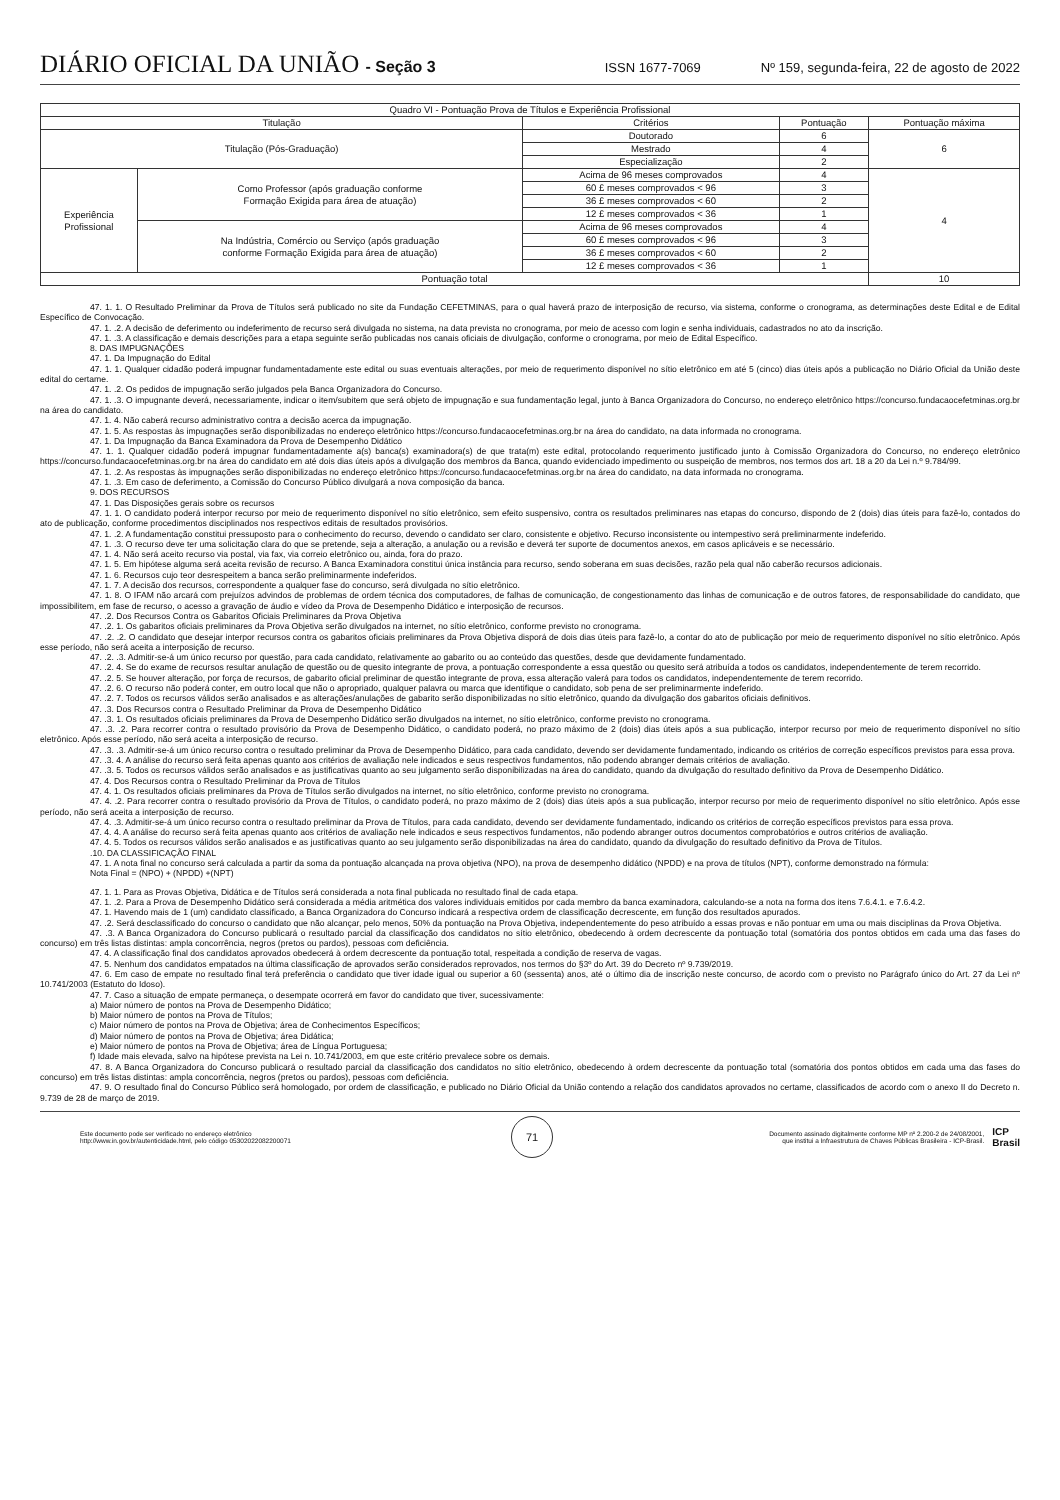DIÁRIO OFICIAL DA UNIÃO - Seção 3
ISSN 1677-7069 Nº 159, segunda-feira, 22 de agosto de 2022
| Quadro VI - Pontuação Prova de Títulos e Experiência Profissional | | | | |
| --- | --- | --- | --- | --- |
| Titulação | | Critérios | Pontuação | Pontuação máxima |
| Titulação (Pós-Graduação) | | Doutorado | 6 | 6 |
| | | Mestrado | 4 | |
| | | Especialização | 2 | |
| Experiência Profissional | Como Professor (após graduação conforme Formação Exigida para área de atuação) | Acima de 96 meses comprovados | 4 | 4 |
| | | 60 £ meses comprovados < 96 | 3 | |
| | | 36 £ meses comprovados < 60 | 2 | |
| | | 12 £ meses comprovados < 36 | 1 | |
| | Na Indústria, Comércio ou Serviço (após graduação conforme Formação Exigida para área de atuação) | Acima de 96 meses comprovados | 4 | |
| | | 60 £ meses comprovados < 96 | 3 | |
| | | 36 £ meses comprovados < 60 | 2 | |
| | | 12 £ meses comprovados < 36 | 1 | |
| Pontuação total | | | | 10 |
47. 1. 1. O Resultado Preliminar da Prova de Títulos será publicado no site da Fundação CEFETMINAS, para o qual haverá prazo de interposição de recurso, via sistema, conforme o cronograma, as determinações deste Edital e de Edital Específico de Convocação.
47. 1. .2. A decisão de deferimento ou indeferimento de recurso será divulgada no sistema, na data prevista no cronograma, por meio de acesso com login e senha individuais, cadastrados no ato da inscrição.
47. 1. .3. A classificação e demais descrições para a etapa seguinte serão publicadas nos canais oficiais de divulgação, conforme o cronograma, por meio de Edital Específico.
8. DAS IMPUGNAÇÕES
47. 1. Da Impugnação do Edital
47. 1. 1. Qualquer cidadão poderá impugnar fundamentadamente este edital ou suas eventuais alterações, por meio de requerimento disponível no sítio eletrônico em até 5 (cinco) dias úteis após a publicação no Diário Oficial da União deste edital do certame.
47. 1. .2. Os pedidos de impugnação serão julgados pela Banca Organizadora do Concurso.
47. 1. .3. O impugnante deverá, necessariamente, indicar o item/subitem que será objeto de impugnação e sua fundamentação legal, junto à Banca Organizadora do Concurso, no endereço eletrônico https://concurso.fundacaocefetminas.org.br na área do candidato.
47. 1. 4. Não caberá recurso administrativo contra a decisão acerca da impugnação.
47. 1. 5. As respostas às impugnações serão disponibilizadas no endereço eletrônico https://concurso.fundacaocefetminas.org.br na área do candidato, na data informada no cronograma.
47. 1. Da Impugnação da Banca Examinadora da Prova de Desempenho Didático
47. 1. 1. Qualquer cidadão poderá impugnar fundamentadamente a(s) banca(s) examinadora(s) de que trata(m) este edital, protocolando requerimento justificado junto à Comissão Organizadora do Concurso, no endereço eletrônico https://concurso.fundacaocefetminas.org.br na área do candidato em até dois dias úteis após a divulgação dos membros da Banca, quando evidenciado impedimento ou suspeição de membros, nos termos dos art. 18 a 20 da Lei n.º 9.784/99.
47. 1. .2. As respostas às impugnações serão disponibilizadas no endereço eletrônico https://concurso.fundacaocefetminas.org.br na área do candidato, na data informada no cronograma.
47. 1. .3. Em caso de deferimento, a Comissão do Concurso Público divulgará a nova composição da banca.
9. DOS RECURSOS
47. 1. Das Disposições gerais sobre os recursos
47. 1. 1. O candidato poderá interpor recurso por meio de requerimento disponível no sítio eletrônico, sem efeito suspensivo, contra os resultados preliminares nas etapas do concurso, dispondo de 2 (dois) dias úteis para fazê-lo, contados do ato de publicação, conforme procedimentos disciplinados nos respectivos editais de resultados provisórios.
47. 1. .2. A fundamentação constitui pressuposto para o conhecimento do recurso, devendo o candidato ser claro, consistente e objetivo. Recurso inconsistente ou intempestivo será preliminarmente indeferido.
47. 1. .3. O recurso deve ter uma solicitação clara do que se pretende, seja a alteração, a anulação ou a revisão e deverá ter suporte de documentos anexos, em casos aplicáveis e se necessário.
47. 1. 4. Não será aceito recurso via postal, via fax, via correio eletrônico ou, ainda, fora do prazo.
47. 1. 5. Em hipótese alguma será aceita revisão de recurso. A Banca Examinadora constitui única instância para recurso, sendo soberana em suas decisões, razão pela qual não caberão recursos adicionais.
47. 1. 6. Recursos cujo teor desrespeitem a banca serão preliminarmente indeferidos.
47. 1. 7. A decisão dos recursos, correspondente a qualquer fase do concurso, será divulgada no sítio eletrônico.
47. 1. 8. O IFAM não arcará com prejuízos advindos de problemas de ordem técnica dos computadores, de falhas de comunicação, de congestionamento das linhas de comunicação e de outros fatores, de responsabilidade do candidato, que impossibilitem, em fase de recurso, o acesso a gravação de áudio e vídeo da Prova de Desempenho Didático e interposição de recursos.
47. .2. Dos Recursos Contra os Gabaritos Oficiais Preliminares da Prova Objetiva
47. .2. 1. Os gabaritos oficiais preliminares da Prova Objetiva serão divulgados na internet, no sítio eletrônico, conforme previsto no cronograma.
47. .2. .2. O candidato que desejar interpor recursos contra os gabaritos oficiais preliminares da Prova Objetiva disporá de dois dias úteis para fazê-lo, a contar do ato de publicação por meio de requerimento disponível no sítio eletrônico. Após esse período, não será aceita a interposição de recurso.
47. .2. .3. Admitir-se-á um único recurso por questão, para cada candidato, relativamente ao gabarito ou ao conteúdo das questões, desde que devidamente fundamentado.
47. .2. 4. Se do exame de recursos resultar anulação de questão ou de quesito integrante de prova, a pontuação correspondente a essa questão ou quesito será atribuída a todos os candidatos, independentemente de terem recorrido.
47. .2. 5. Se houver alteração, por força de recursos, de gabarito oficial preliminar de questão integrante de prova, essa alteração valerá para todos os candidatos, independentemente de terem recorrido.
47. .2. 6. O recurso não poderá conter, em outro local que não o apropriado, qualquer palavra ou marca que identifique o candidato, sob pena de ser preliminarmente indeferido.
47. .2. 7. Todos os recursos válidos serão analisados e as alterações/anulações de gabarito serão disponibilizadas no sítio eletrônico, quando da divulgação dos gabaritos oficiais definitivos.
47. .3. Dos Recursos contra o Resultado Preliminar da Prova de Desempenho Didático
47. .3. 1. Os resultados oficiais preliminares da Prova de Desempenho Didático serão divulgados na internet, no sítio eletrônico, conforme previsto no cronograma.
47. .3. .2. Para recorrer contra o resultado provisório da Prova de Desempenho Didático, o candidato poderá, no prazo máximo de 2 (dois) dias úteis após a sua publicação, interpor recurso por meio de requerimento disponível no sítio eletrônico. Após esse período, não será aceita a interposição de recurso.
47. .3. .3. Admitir-se-á um único recurso contra o resultado preliminar da Prova de Desempenho Didático, para cada candidato, devendo ser devidamente fundamentado, indicando os critérios de correção específicos previstos para essa prova.
47. .3. 4. A análise do recurso será feita apenas quanto aos critérios de avaliação nele indicados e seus respectivos fundamentos, não podendo abranger demais critérios de avaliação.
47. .3. 5. Todos os recursos válidos serão analisados e as justificativas quanto ao seu julgamento serão disponibilizadas na área do candidato, quando da divulgação do resultado definitivo da Prova de Desempenho Didático.
47. 4. Dos Recursos contra o Resultado Preliminar da Prova de Títulos
47. 4. 1. Os resultados oficiais preliminares da Prova de Títulos serão divulgados na internet, no sítio eletrônico, conforme previsto no cronograma.
47. 4. .2. Para recorrer contra o resultado provisório da Prova de Títulos, o candidato poderá, no prazo máximo de 2 (dois) dias úteis após a sua publicação, interpor recurso por meio de requerimento disponível no sítio eletrônico. Após esse período, não será aceita a interposição de recurso.
47. 4. .3. Admitir-se-á um único recurso contra o resultado preliminar da Prova de Títulos, para cada candidato, devendo ser devidamente fundamentado, indicando os critérios de correção específicos previstos para essa prova.
47. 4. 4. A análise do recurso será feita apenas quanto aos critérios de avaliação nele indicados e seus respectivos fundamentos, não podendo abranger outros documentos comprobatórios e outros critérios de avaliação.
47. 4. 5. Todos os recursos válidos serão analisados e as justificativas quanto ao seu julgamento serão disponibilizadas na área do candidato, quando da divulgação do resultado definitivo da Prova de Títulos.
.10. DA CLASSIFICAÇÃO FINAL
47. 1. A nota final no concurso será calculada a partir da soma da pontuação alcançada na prova objetiva (NPO), na prova de desempenho didático (NPDD) e na prova de títulos (NPT), conforme demonstrado na fórmula:
Nota Final = (NPO) + (NPDD) +(NPT)
47. 1. 1. Para as Provas Objetiva, Didática e de Títulos será considerada a nota final publicada no resultado final de cada etapa.
47. 1. .2. Para a Prova de Desempenho Didático será considerada a média aritmética dos valores individuais emitidos por cada membro da banca examinadora, calculando-se a nota na forma dos itens 7.6.4.1. e 7.6.4.2.
47. 1. Havendo mais de 1 (um) candidato classificado, a Banca Organizadora do Concurso indicará a respectiva ordem de classificação decrescente, em função dos resultados apurados.
47. .2. Será desclassificado do concurso o candidato que não alcançar, pelo menos, 50% da pontuação na Prova Objetiva, independentemente do peso atribuído a essas provas e não pontuar em uma ou mais disciplinas da Prova Objetiva.
47. .3. A Banca Organizadora do Concurso publicará o resultado parcial da classificação dos candidatos no sítio eletrônico, obedecendo à ordem decrescente da pontuação total (somatória dos pontos obtidos em cada uma das fases do concurso) em três listas distintas: ampla concorrência, negros (pretos ou pardos), pessoas com deficiência.
47. 4. A classificação final dos candidatos aprovados obedecerá à ordem decrescente da pontuação total, respeitada a condição de reserva de vagas.
47. 5. Nenhum dos candidatos empatados na última classificação de aprovados serão considerados reprovados, nos termos do §3º do Art. 39 do Decreto nº 9.739/2019.
47. 6. Em caso de empate no resultado final terá preferência o candidato que tiver idade igual ou superior a 60 (sessenta) anos, até o último dia de inscrição neste concurso, de acordo com o previsto no Parágrafo único do Art. 27 da Lei nº 10.741/2003 (Estatuto do Idoso).
47. 7. Caso a situação de empate permaneça, o desempate ocorrerá em favor do candidato que tiver, sucessivamente:
a) Maior número de pontos na Prova de Desempenho Didático;
b) Maior número de pontos na Prova de Títulos;
c) Maior número de pontos na Prova de Objetiva; área de Conhecimentos Específicos;
d) Maior número de pontos na Prova de Objetiva; área Didática;
e) Maior número de pontos na Prova de Objetiva; área de Língua Portuguesa;
f) Idade mais elevada, salvo na hipótese prevista na Lei n. 10.741/2003, em que este critério prevalece sobre os demais.
47. 8. A Banca Organizadora do Concurso publicará o resultado parcial da classificação dos candidatos no sítio eletrônico, obedecendo à ordem decrescente da pontuação total (somatória dos pontos obtidos em cada uma das fases do concurso) em três listas distintas: ampla concorrência, negros (pretos ou pardos), pessoas com deficiência.
47. 9. O resultado final do Concurso Público será homologado, por ordem de classificação, e publicado no Diário Oficial da União contendo a relação dos candidatos aprovados no certame, classificados de acordo com o anexo II do Decreto n. 9.739 de 28 de março de 2019.
Este documento pode ser verificado no endereço eletrônico
http://www.in.gov.br/autenticidade.html, pelo código 05302022082200071
71
Documento assinado digitalmente conforme MP nº 2.200-2 de 24/08/2001,
que institui a Infraestrutura de Chaves Públicas Brasileira - ICP-Brasil.
ICP
Brasil